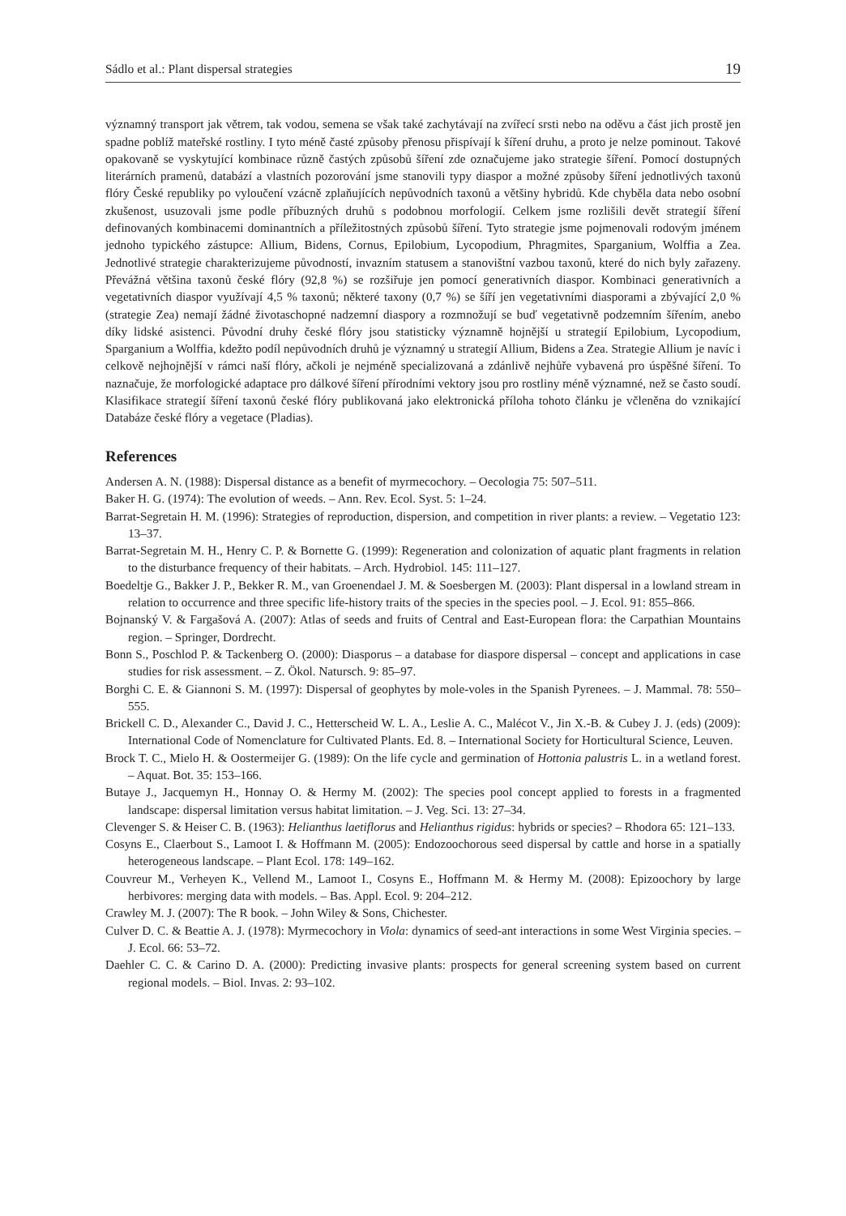Sádlo et al.: Plant dispersal strategies 19
významný transport jak větrem, tak vodou, semena se však také zachytávají na zvířecí srsti nebo na oděvu a část jich prostě jen spadne poblíž mateřské rostliny. I tyto méně časté způsoby přenosu přispívají k šíření druhu, a proto je nelze pominout. Takové opakovaně se vyskytující kombinace různě častých způsobů šíření zde označujeme jako strategie šíření. Pomocí dostupných literárních pramenů, databází a vlastních pozorování jsme stanovili typy diaspor a možné způsoby šíření jednotlivých taxonů flóry České republiky po vyloučení vzácně zplaňujících nepůvodních taxonů a většiny hybridů. Kde chyběla data nebo osobní zkušenost, usuzovali jsme podle příbuzných druhů s podobnou morfologií. Celkem jsme rozlišili devět strategií šíření definovaných kombinacemi dominantních a příležitostných způsobů šíření. Tyto strategie jsme pojmenovali rodovým jménem jednoho typického zástupce: Allium, Bidens, Cornus, Epilobium, Lycopodium, Phragmites, Sparganium, Wolffia a Zea. Jednotlivé strategie charakterizujeme původností, invazním statusem a stanovištní vazbou taxonů, které do nich byly zařazeny. Převážná většina taxonů české flóry (92,8 %) se rozšiřuje jen pomocí generativních diaspor. Kombinaci generativních a vegetativních diaspor využívají 4,5 % taxonů; některé taxony (0,7 %) se šíří jen vegetativními diasporami a zbývající 2,0 % (strategie Zea) nemají žádné životaschopné nadzemní diaspory a rozmnožují se buď vegetativně podzemním šířením, anebo díky lidské asistenci. Původní druhy české flóry jsou statisticky významně hojnější u strategií Epilobium, Lycopodium, Sparganium a Wolffia, kdežto podíl nepůvodních druhů je významný u strategií Allium, Bidens a Zea. Strategie Allium je navíc i celkově nejhojnější v rámci naší flóry, ačkoli je nejméně specializovaná a zdánlivě nejhůře vybavená pro úspěšné šíření. To naznačuje, že morfologické adaptace pro dálkové šíření přírodními vektory jsou pro rostliny méně významné, než se často soudí. Klasifikace strategií šíření taxonů české flóry publikovaná jako elektronická příloha tohoto článku je včleněna do vznikající Databáze české flóry a vegetace (Pladias).
References
Andersen A. N. (1988): Dispersal distance as a benefit of myrmecochory. – Oecologia 75: 507–511.
Baker H. G. (1974): The evolution of weeds. – Ann. Rev. Ecol. Syst. 5: 1–24.
Barrat-Segretain H. M. (1996): Strategies of reproduction, dispersion, and competition in river plants: a review. – Vegetatio 123: 13–37.
Barrat-Segretain M. H., Henry C. P. & Bornette G. (1999): Regeneration and colonization of aquatic plant fragments in relation to the disturbance frequency of their habitats. – Arch. Hydrobiol. 145: 111–127.
Boedeltje G., Bakker J. P., Bekker R. M., van Groenendael J. M. & Soesbergen M. (2003): Plant dispersal in a lowland stream in relation to occurrence and three specific life-history traits of the species in the species pool. – J. Ecol. 91: 855–866.
Bojnanský V. & Fargašová A. (2007): Atlas of seeds and fruits of Central and East-European flora: the Carpathian Mountains region. – Springer, Dordrecht.
Bonn S., Poschlod P. & Tackenberg O. (2000): Diasporus – a database for diaspore dispersal – concept and applications in case studies for risk assessment. – Z. Ökol. Natursch. 9: 85–97.
Borghi C. E. & Giannoni S. M. (1997): Dispersal of geophytes by mole-voles in the Spanish Pyrenees. – J. Mammal. 78: 550–555.
Brickell C. D., Alexander C., David J. C., Hetterscheid W. L. A., Leslie A. C., Malécot V., Jin X.-B. & Cubey J. J. (eds) (2009): International Code of Nomenclature for Cultivated Plants. Ed. 8. – International Society for Horticultural Science, Leuven.
Brock T. C., Mielo H. & Oostermeijer G. (1989): On the life cycle and germination of Hottonia palustris L. in a wetland forest. – Aquat. Bot. 35: 153–166.
Butaye J., Jacquemyn H., Honnay O. & Hermy M. (2002): The species pool concept applied to forests in a fragmented landscape: dispersal limitation versus habitat limitation. – J. Veg. Sci. 13: 27–34.
Clevenger S. & Heiser C. B. (1963): Helianthus laetiflorus and Helianthus rigidus: hybrids or species? – Rhodora 65: 121–133.
Cosyns E., Claerbout S., Lamoot I. & Hoffmann M. (2005): Endozoochorous seed dispersal by cattle and horse in a spatially heterogeneous landscape. – Plant Ecol. 178: 149–162.
Couvreur M., Verheyen K., Vellend M., Lamoot I., Cosyns E., Hoffmann M. & Hermy M. (2008): Epizoochory by large herbivores: merging data with models. – Bas. Appl. Ecol. 9: 204–212.
Crawley M. J. (2007): The R book. – John Wiley & Sons, Chichester.
Culver D. C. & Beattie A. J. (1978): Myrmecochory in Viola: dynamics of seed-ant interactions in some West Virginia species. – J. Ecol. 66: 53–72.
Daehler C. C. & Carino D. A. (2000): Predicting invasive plants: prospects for general screening system based on current regional models. – Biol. Invas. 2: 93–102.